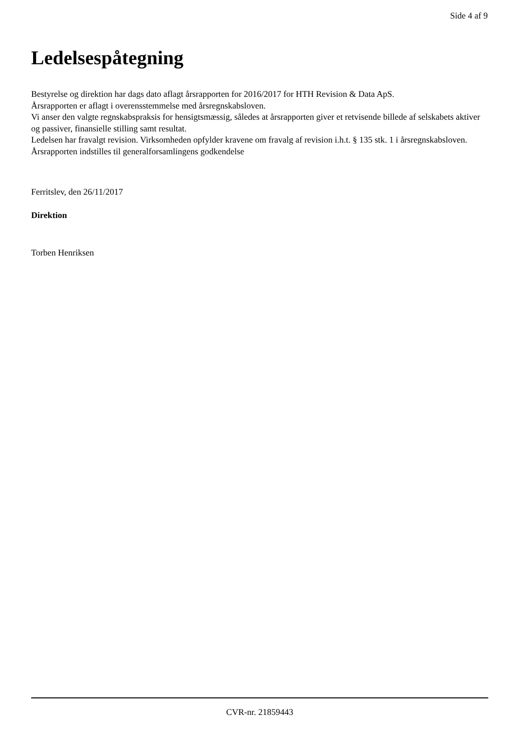Side 4 af 9
Ledelsespåtegning
Bestyrelse og direktion har dags dato aflagt årsrapporten for 2016/2017 for HTH Revision & Data ApS.
Årsrapporten er aflagt i overensstemmelse med årsregnskabsloven.
Vi anser den valgte regnskabspraksis for hensigtsmæssig, således at årsrapporten giver et retvisende billede af selskabets aktiver og passiver, finansielle stilling samt resultat.
Ledelsen har fravalgt revision. Virksomheden opfylder kravene om fravalg af revision i.h.t. § 135 stk. 1 i årsregnskabsloven.
Årsrapporten indstilles til generalforsamlingens godkendelse
Ferritslev, den 26/11/2017
Direktion
Torben Henriksen
CVR-nr. 21859443